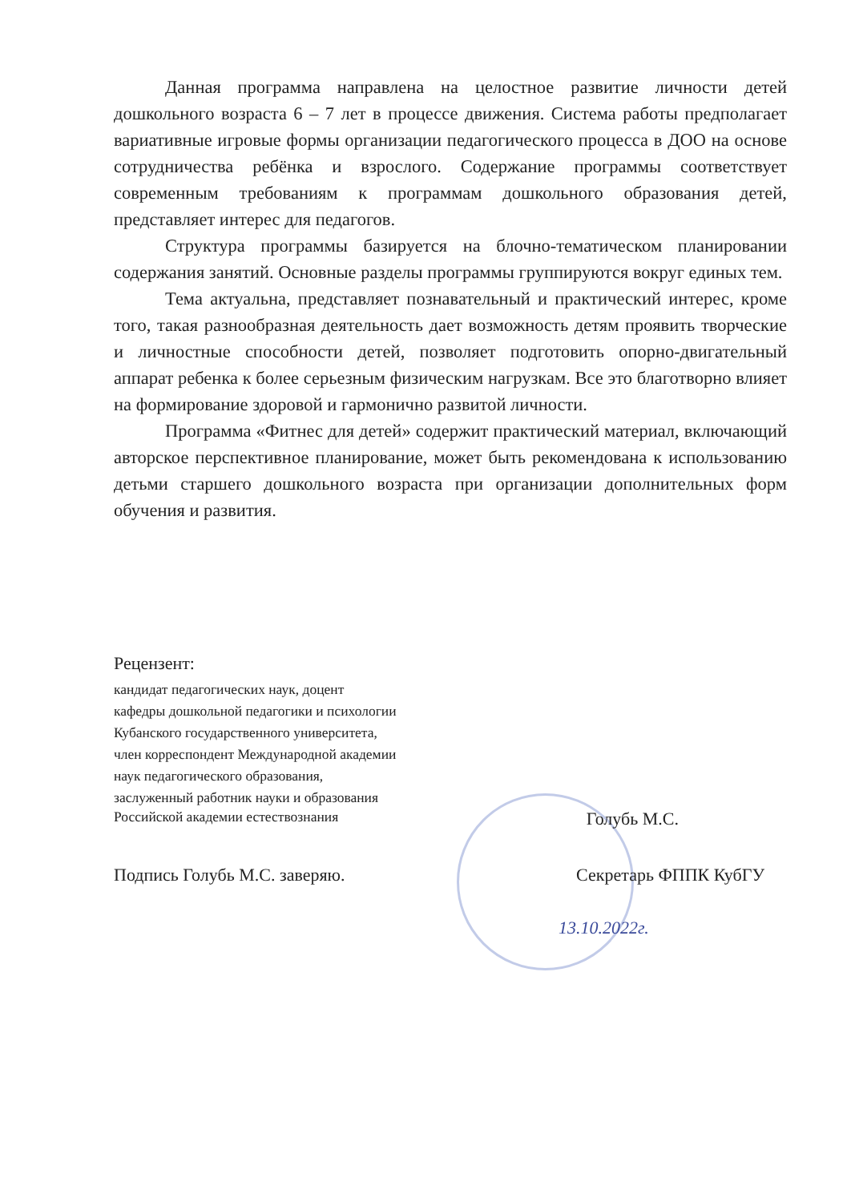Данная программа направлена на целостное развитие личности детей дошкольного возраста 6 – 7 лет в процессе движения. Система работы предполагает вариативные игровые формы организации педагогического процесса в ДОО на основе сотрудничества ребёнка и взрослого. Содержание программы соответствует современным требованиям к программам дошкольного образования детей, представляет интерес для педагогов.
Структура программы базируется на блочно-тематическом планировании содержания занятий. Основные разделы программы группируются вокруг единых тем.
Тема актуальна, представляет познавательный и практический интерес, кроме того, такая разнообразная деятельность дает возможность детям проявить творческие и личностные способности детей, позволяет подготовить опорно-двигательный аппарат ребенка к более серьезным физическим нагрузкам. Все это благотворно влияет на формирование здоровой и гармонично развитой личности.
Программа «Фитнес для детей» содержит практический материал, включающий авторское перспективное планирование, может быть рекомендована к использованию детьми старшего дошкольного возраста при организации дополнительных форм обучения и развития.
Рецензент:
кандидат педагогических наук, доцент
кафедры дошкольной педагогики и психологии
Кубанского государственного университета,
член корреспондент Международной академии
наук педагогического образования,
заслуженный работник науки и образования
Российской академии естествознания Голубь М.С.
Подпись Голубь М.С. заверяю. Секретарь ФППК КубГУ
13.10.2022г.